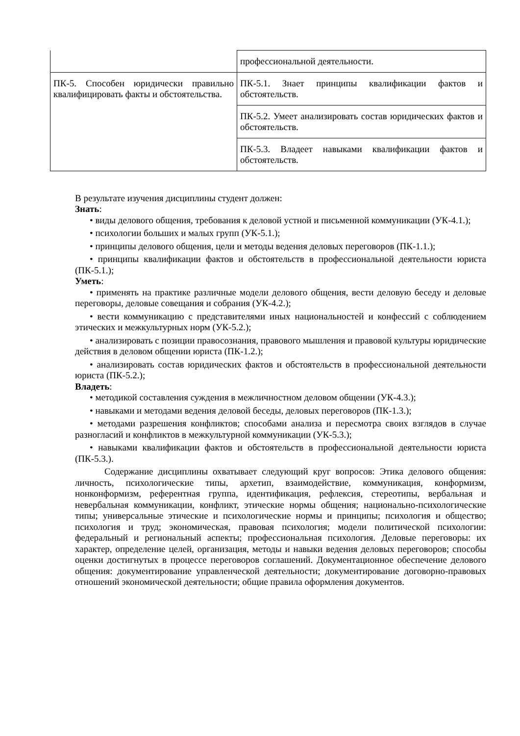| | профессиональной деятельности. |
| ПК-5. Способен юридически правильно квалифицировать факты и обстоятельства. | ПК-5.1. Знает принципы квалификации фактов и обстоятельств. |
| | ПК-5.2. Умеет анализировать состав юридических фактов и обстоятельств. |
| | ПК-5.3. Владеет навыками квалификации фактов и обстоятельств. |
В результате изучения дисциплины студент должен:
Знать:
• виды делового общения, требования к деловой устной и письменной коммуникации (УК-4.1.);
• психологии больших и малых групп (УК-5.1.);
• принципы делового общения, цели и методы ведения деловых переговоров (ПК-1.1.);
• принципы квалификации фактов и обстоятельств в профессиональной деятельности юриста (ПК-5.1.);
Уметь:
• применять на практике различные модели делового общения, вести деловую беседу и деловые переговоры, деловые совещания и собрания (УК-4.2.);
• вести коммуникацию с представителями иных национальностей и конфессий с соблюдением этических и межкультурных норм (УК-5.2.);
• анализировать с позиции правосознания, правового мышления и правовой культуры юридические действия в деловом общении юриста (ПК-1.2.);
• анализировать состав юридических фактов и обстоятельств в профессиональной деятельности юриста (ПК-5.2.);
Владеть:
• методикой составления суждения в межличностном деловом общении (УК-4.3.);
• навыками и методами ведения деловой беседы, деловых переговоров (ПК-1.3.);
• методами разрешения конфликтов; способами анализа и пересмотра своих взглядов в случае разногласий и конфликтов в межкультурной коммуникации (УК-5.3.);
• навыками квалификации фактов и обстоятельств в профессиональной деятельности юриста (ПК-5.3.).
Содержание дисциплины охватывает следующий круг вопросов: Этика делового общения: личность, психологические типы, архетип, взаимодействие, коммуникация, конформизм, нонконформизм, референтная группа, идентификация, рефлексия, стереотипы, вербальная и невербальная коммуникации, конфликт, этические нормы общения; национально-психологические типы; универсальные этические и психологические нормы и принципы; психология и общество; психология и труд; экономическая, правовая психология; модели политической психологии: федеральный и региональный аспекты; профессиональная психология. Деловые переговоры: их характер, определение целей, организация, методы и навыки ведения деловых переговоров; способы оценки достигнутых в процессе переговоров соглашений. Документационное обеспечение делового общения: документирование управленческой деятельности; документирование договорно-правовых отношений экономической деятельности; общие правила оформления документов.